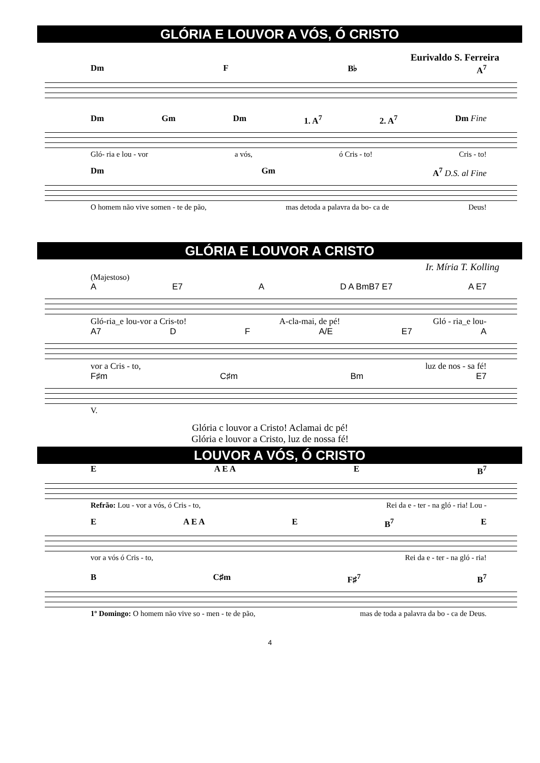GLÓRIA E LOUVOR A VÓS, Ó CRISTO
Eurivaldo S. Ferreira
Dm F B♭ A<sup>7</sup>
Dm Gm Dm 1. A<sup>7</sup> 2. A<sup>7</sup> Dm Fine
Gló- ria e lou - vor a vós, ó Cris - to! Cris - to!
Dm Gm A<sup>7</sup> D.S. al Fine
O homem não vive somen - te de pão, mas detoda a palavra da bo- ca de Deus!
GLÓRIA E LOUVOR A CRISTO
Ir. Míria T. Kolling
(Majestoso)
A E7 A D A BmB7 E7 A E7
Gló-ria_e lou-vor a Cris-to! A-cla-mai, de pé! Gló - ria_e lou-
A7 D F A/E E7 A
vor a Cris - to, luz de nos - sa fé!
F♯m C♯m Bm E7
V.
Glória c louvor a Cristo! Aclamai dc pé!
Glória e louvor a Cristo, luz de nossa fé!
LOUVOR A VÓS, Ó CRISTO
E A E A E B<sup>7</sup>
Refrão: Lou - vor a vós, ó Cris - to, Rei da e - ter - na gló - ria! Lou -
E A E A E B<sup>7</sup> E
vor a vós ó Cris - to, Rei da e - ter - na gló - ria!
B C♯m F♯<sup>7</sup> B<sup>7</sup>
1º Domingo: O homem não vive so - men - te de pão, mas de toda a palavra da bo - ca de Deus.
4